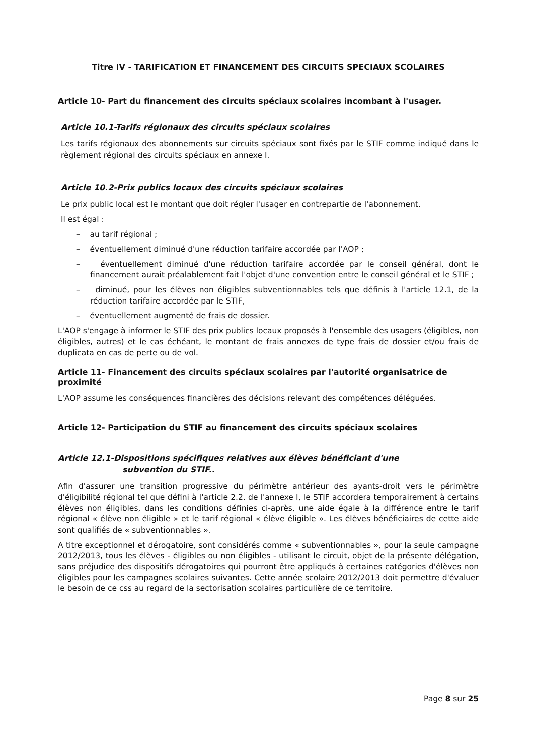Titre IV - TARIFICATION ET FINANCEMENT DES CIRCUITS SPECIAUX SCOLAIRES
Article 10- Part du financement des circuits spéciaux scolaires incombant à l'usager.
Article 10.1-Tarifs régionaux des circuits spéciaux scolaires
Les tarifs régionaux des abonnements sur circuits spéciaux sont fixés par le STIF comme indiqué dans le règlement régional des circuits spéciaux en annexe I.
Article 10.2-Prix publics locaux des circuits spéciaux scolaires
Le prix public local est le montant que doit régler l'usager en contrepartie de l'abonnement.
Il est égal :
– au tarif régional ;
– éventuellement diminué d'une réduction tarifaire accordée par l'AOP ;
– éventuellement diminué d'une réduction tarifaire accordée par le conseil général, dont le financement aurait préalablement fait l'objet d'une convention entre le conseil général et le STIF ;
– diminué, pour les élèves non éligibles subventionnables tels que définis à l'article 12.1, de la réduction tarifaire accordée par le STIF,
– éventuellement augmenté de frais de dossier.
L'AOP s'engage à informer le STIF des prix publics locaux proposés à l'ensemble des usagers (éligibles, non éligibles, autres) et le cas échéant, le montant de frais annexes de type frais de dossier et/ou frais de duplicata en cas de perte ou de vol.
Article 11- Financement des circuits spéciaux scolaires par l'autorité organisatrice de proximité
L'AOP assume les conséquences financières des décisions relevant des compétences déléguées.
Article 12- Participation du STIF au financement des circuits spéciaux scolaires
Article 12.1-Dispositions spécifiques relatives aux élèves bénéficiant d'une
subvention du STIF..
Afin d'assurer une transition progressive du périmètre antérieur des ayants-droit vers le périmètre d'éligibilité régional tel que défini à l'article 2.2. de l'annexe I, le STIF accordera temporairement à certains élèves non éligibles, dans les conditions définies ci-après, une aide égale à la différence entre le tarif régional « élève non éligible » et le tarif régional « élève éligible ». Les élèves bénéficiaires de cette aide sont qualifiés de « subventionnables ».
A titre exceptionnel et dérogatoire, sont considérés comme « subventionnables », pour la seule campagne 2012/2013, tous les élèves - éligibles ou non éligibles - utilisant le circuit, objet de la présente délégation, sans préjudice des dispositifs dérogatoires qui pourront être appliqués à certaines catégories d'élèves non éligibles pour les campagnes scolaires suivantes. Cette année scolaire 2012/2013 doit permettre d'évaluer le besoin de ce css au regard de la sectorisation scolaires particulière de ce territoire.
Page 8 sur 25